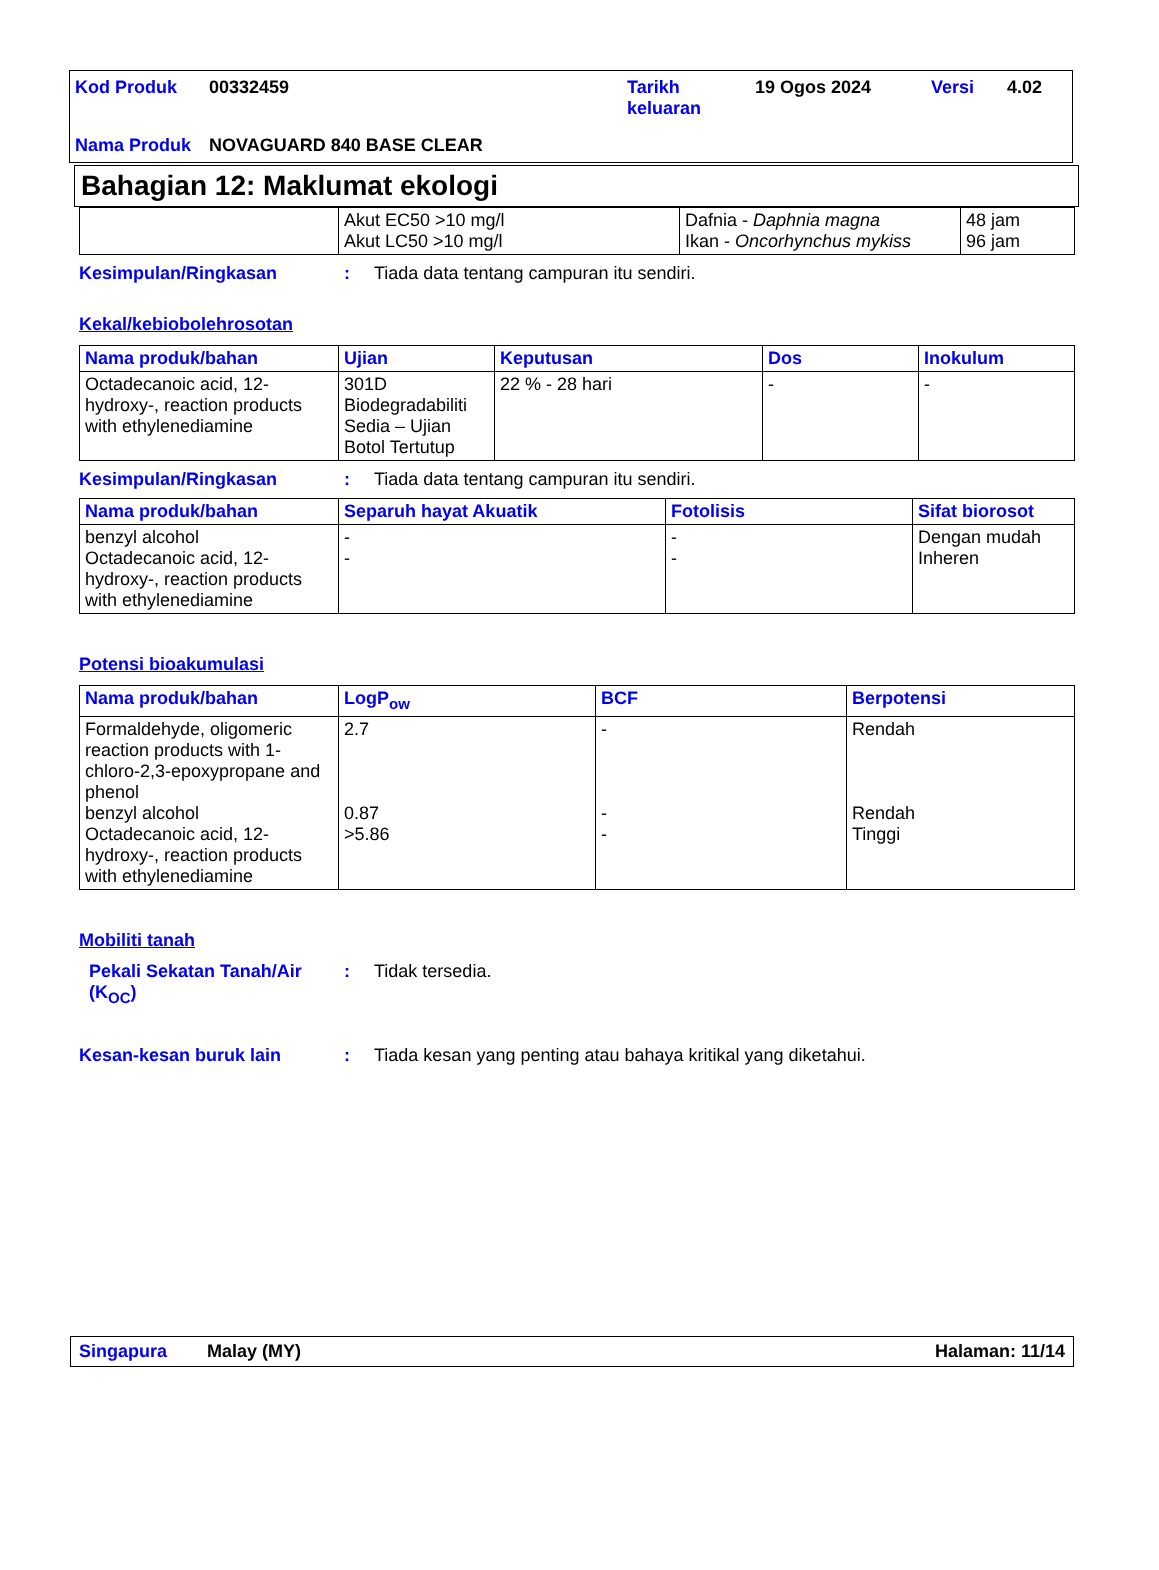| Kod Produk | 00332459 | Tarikh keluaran | 19 Ogos 2024 | Versi | 4.02 |
| Nama Produk | NOVAGUARD 840 BASE CLEAR | | | | |
Bahagian 12: Maklumat ekologi
| | Akut EC50 >10 mg/l Akut LC50 >10 mg/l | Dafnia - Daphnia magna Ikan - Oncorhynchus mykiss | 48 jam 96 jam |
Kesimpulan/Ringkasan: Tiada data tentang campuran itu sendiri.
Kekal/kebiobolehrosotan
| Nama produk/bahan | Ujian | Keputusan | Dos | Inokulum |
| --- | --- | --- | --- | --- |
| Octadecanoic acid, 12-hydroxy-, reaction products with ethylenediamine | 301D Biodegradabiliti Sedia – Ujian Botol Tertutup | 22 % - 28 hari | - | - |
Kesimpulan/Ringkasan: Tiada data tentang campuran itu sendiri.
| Nama produk/bahan | Separuh hayat Akuatik | Fotolisis | Sifat biorosot |
| --- | --- | --- | --- |
| benzyl alcohol Octadecanoic acid, 12-hydroxy-, reaction products with ethylenediamine | - - | - - | Dengan mudah Inheren |
Potensi bioakumulasi
| Nama produk/bahan | LogP<sub>ow</sub> | BCF | Berpotensi |
| --- | --- | --- | --- |
| Formaldehyde, oligomeric reaction products with 1-chloro-2,3-epoxypropane and phenol benzyl alcohol Octadecanoic acid, 12-hydroxy-, reaction products with ethylenediamine | 2.7 0.87 >5.86 | - - - | Rendah Rendah Tinggi |
Mobiliti tanah
Pekali Sekatan Tanah/Air (K<sub>OC</sub>): Tidak tersedia.
Kesan-kesan buruk lain: Tiada kesan yang penting atau bahaya kritikal yang diketahui.
Singapura Malay (MY) Halaman: 11/14